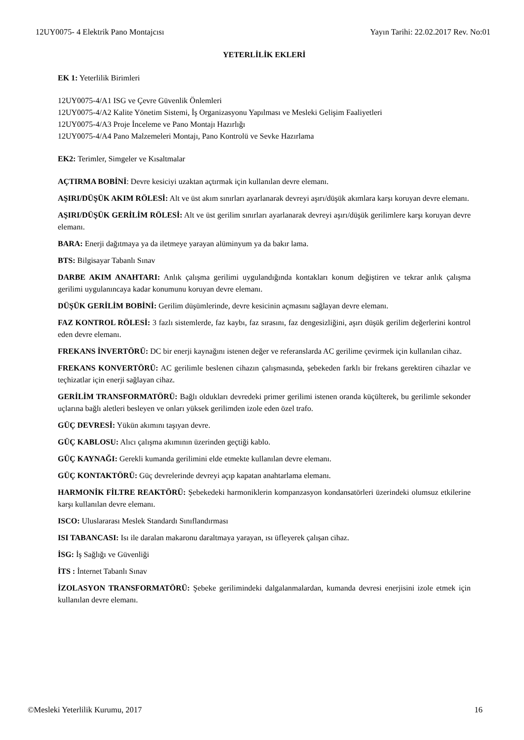12UY0075- 4 Elektrik Pano Montajcısı Yayın Tarihi: 22.02.2017 Rev. No:01
YETERLİLİK EKLERİ
EK 1: Yeterlilik Birimleri
12UY0075-4/A1 ISG ve Çevre Güvenlik Önlemleri
12UY0075-4/A2 Kalite Yönetim Sistemi, İş Organizasyonu Yapılması ve Mesleki Gelişim Faaliyetleri
12UY0075-4/A3 Proje İnceleme ve Pano Montajı Hazırlığı
12UY0075-4/A4 Pano Malzemeleri Montajı, Pano Kontrolü ve Sevke Hazırlama
EK2: Terimler, Simgeler ve Kısaltmalar
AÇTIRMA BOBİNİ: Devre kesiciyi uzaktan açtırmak için kullanılan devre elemanı.
AŞIRI/DÜŞÜK AKIM RÖLESİ: Alt ve üst akım sınırları ayarlanarak devreyi aşırı/düşük akımlara karşı koruyan devre elemanı.
AŞIRI/DÜŞÜK GERİLİM RÖLESİ: Alt ve üst gerilim sınırları ayarlanarak devreyi aşırı/düşük gerilimlere karşı koruyan devre elemanı.
BARA: Enerji dağıtmaya ya da iletmeye yarayan alüminyum ya da bakır lama.
BTS: Bilgisayar Tabanlı Sınav
DARBE AKIM ANAHTARI: Anlık çalışma gerilimi uygulandığında kontakları konum değiştiren ve tekrar anlık çalışma gerilimi uygulanıncaya kadar konumunu koruyan devre elemanı.
DÜŞÜK GERİLİM BOBİNİ: Gerilim düşümlerinde, devre kesicinin açmasını sağlayan devre elemanı.
FAZ KONTROL RÖLESİ: 3 fazlı sistemlerde, faz kaybı, faz sırasını, faz dengesizliğini, aşırı düşük gerilim değerlerini kontrol eden devre elemanı.
FREKANS İNVERTÖRÜ: DC bir enerji kaynağını istenen değer ve referanslarda AC gerilime çevirmek için kullanılan cihaz.
FREKANS KONVERTÖRÜ: AC gerilimle beslenen cihazın çalışmasında, şebekeden farklı bir frekans gerektiren cihazlar ve teçhizatlar için enerji sağlayan cihaz.
GERİLİM TRANSFORMATÖRÜ: Bağlı oldukları devredeki primer gerilimi istenen oranda küçülterek, bu gerilimle sekonder uçlarına bağlı aletleri besleyen ve onları yüksek gerilimden izole eden özel trafo.
GÜÇ DEVRESİ: Yükün akımını taşıyan devre.
GÜÇ KABLOSU: Alıcı çalışma akımının üzerinden geçtiği kablo.
GÜÇ KAYNAĞI: Gerekli kumanda gerilimini elde etmekte kullanılan devre elemanı.
GÜÇ KONTAKTÖRÜ: Güç devrelerinde devreyi açıp kapatan anahtarlama elemanı.
HARMONİK FİLTRE REAKTÖRÜ: Şebekedeki harmoniklerin kompanzasyon kondansatörleri üzerindeki olumsuz etkilerine karşı kullanılan devre elemanı.
ISCO: Uluslararası Meslek Standardı Sınıflandırması
ISI TABANCASI: Isı ile daralan makaronu daraltmaya yarayan, ısı üfleyerek çalışan cihaz.
İSG: İş Sağlığı ve Güvenliği
İTS : İnternet Tabanlı Sınav
İZOLASYON TRANSFORMATÖRÜ: Şebeke gerilimindeki dalgalanmalardan, kumanda devresi enerjisini izole etmek için kullanılan devre elemanı.
©Mesleki Yeterlilik Kurumu, 2017 16